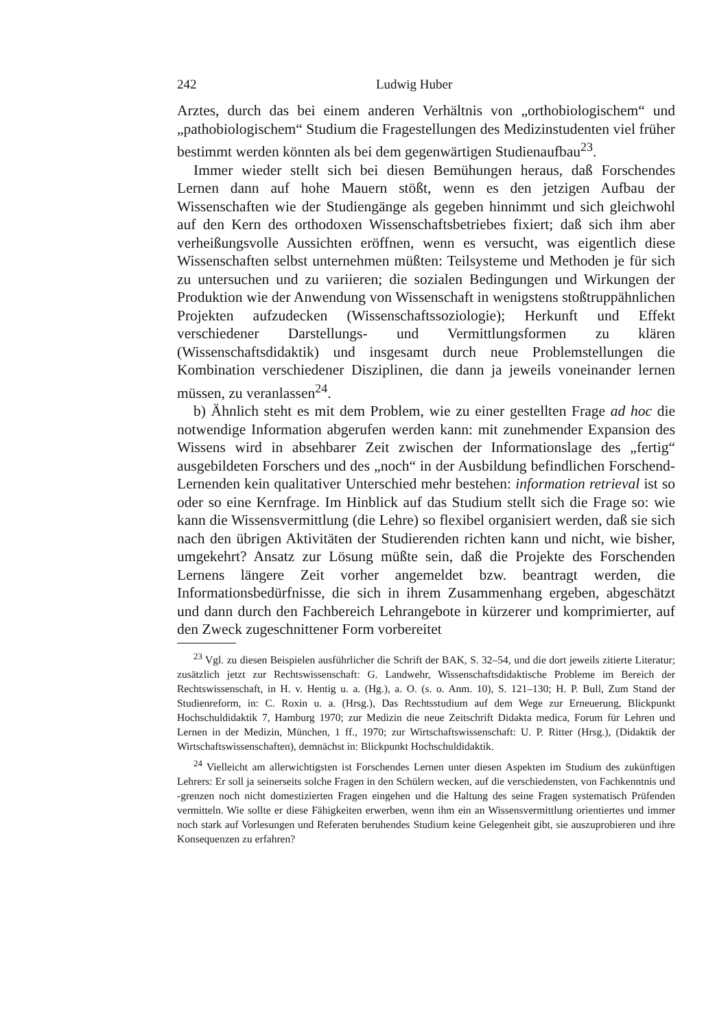242 Ludwig Huber
Arztes, durch das bei einem anderen Verhältnis von „orthobiologischem“ und „pathobiologischem“ Studium die Fragestellungen des Medizinstudenten viel früher bestimmt werden könnten als bei dem gegenwärtigen Studienaufbau<sup>23</sup>.
Immer wieder stellt sich bei diesen Bemühungen heraus, daß Forschendes Lernen dann auf hohe Mauern stößt, wenn es den jetzigen Aufbau der Wissenschaften wie der Studiengänge als gegeben hinnimmt und sich gleichwohl auf den Kern des orthodoxen Wissenschaftsbetriebes fixiert; daß sich ihm aber verheißungsvolle Aussichten eröffnen, wenn es versucht, was eigentlich diese Wissenschaften selbst unternehmen müßten: Teilsysteme und Methoden je für sich zu untersuchen und zu variieren; die sozialen Bedingungen und Wirkungen der Produktion wie der Anwendung von Wissenschaft in wenigstens stoßtruppähnlichen Projekten aufzudecken (Wissenschaftssoziologie); Herkunft und Effekt verschiedener Darstellungs- und Vermittlungsformen zu klären (Wissenschaftsdidaktik) und insgesamt durch neue Problemstellungen die Kombination verschiedener Disziplinen, die dann ja jeweils voneinander lernen müssen, zu veranlassen<sup>24</sup>.
b) Ähnlich steht es mit dem Problem, wie zu einer gestellten Frage ad hoc die notwendige Information abgerufen werden kann: mit zunehmender Expansion des Wissens wird in absehbarer Zeit zwischen der Informationslage des „fertig“ ausgebildeten Forschers und des „noch“ in der Ausbildung befindlichen Forschend-Lernenden kein qualitativer Unterschied mehr bestehen: information retrieval ist so oder so eine Kernfrage. Im Hinblick auf das Studium stellt sich die Frage so: wie kann die Wissensvermittlung (die Lehre) so flexibel organisiert werden, daß sie sich nach den übrigen Aktivitäten der Studierenden richten kann und nicht, wie bisher, umgekehrt? Ansatz zur Lösung müßte sein, daß die Projekte des Forschenden Lernens längere Zeit vorher angemeldet bzw. beantragt werden, die Informationsbedürfnisse, die sich in ihrem Zusammenhang ergeben, abgeschätzt und dann durch den Fachbereich Lehrangebote in kürzerer und komprimierter, auf den Zweck zugeschnittener Form vorbereitet
<sup>23</sup> Vgl. zu diesen Beispielen ausführlicher die Schrift der BAK, S. 32–54, und die dort jeweils zitierte Literatur; zusätzlich jetzt zur Rechtswissenschaft: G. Landwehr, Wissenschaftsdidaktische Probleme im Bereich der Rechtswissenschaft, in H. v. Hentig u. a. (Hg.), a. O. (s. o. Anm. 10), S. 121–130; H. P. Bull, Zum Stand der Studienreform, in: C. Roxin u. a. (Hrsg.), Das Rechtsstudium auf dem Wege zur Erneuerung, Blickpunkt Hochschuldidaktik 7, Hamburg 1970; zur Medizin die neue Zeitschrift Didakta medica, Forum für Lehren und Lernen in der Medizin, München, 1 ff., 1970; zur Wirtschaftswissenschaft: U. P. Ritter (Hrsg.), (Didaktik der Wirtschaftswissenschaften), demnächst in: Blickpunkt Hochschuldidaktik.
<sup>24</sup> Vielleicht am allerwichtigsten ist Forschendes Lernen unter diesen Aspekten im Studium des zukünftigen Lehrers: Er soll ja seinerseits solche Fragen in den Schülern wecken, auf die verschiedensten, von Fachkenntnis und -grenzen noch nicht domestizierten Fragen eingehen und die Haltung des seine Fragen systematisch Prüfenden vermitteln. Wie sollte er diese Fähigkeiten erwerben, wenn ihm ein an Wissensvermittlung orientiertes und immer noch stark auf Vorlesungen und Referaten beruhendes Studium keine Gelegenheit gibt, sie auszuprobieren und ihre Konsequenzen zu erfahren?